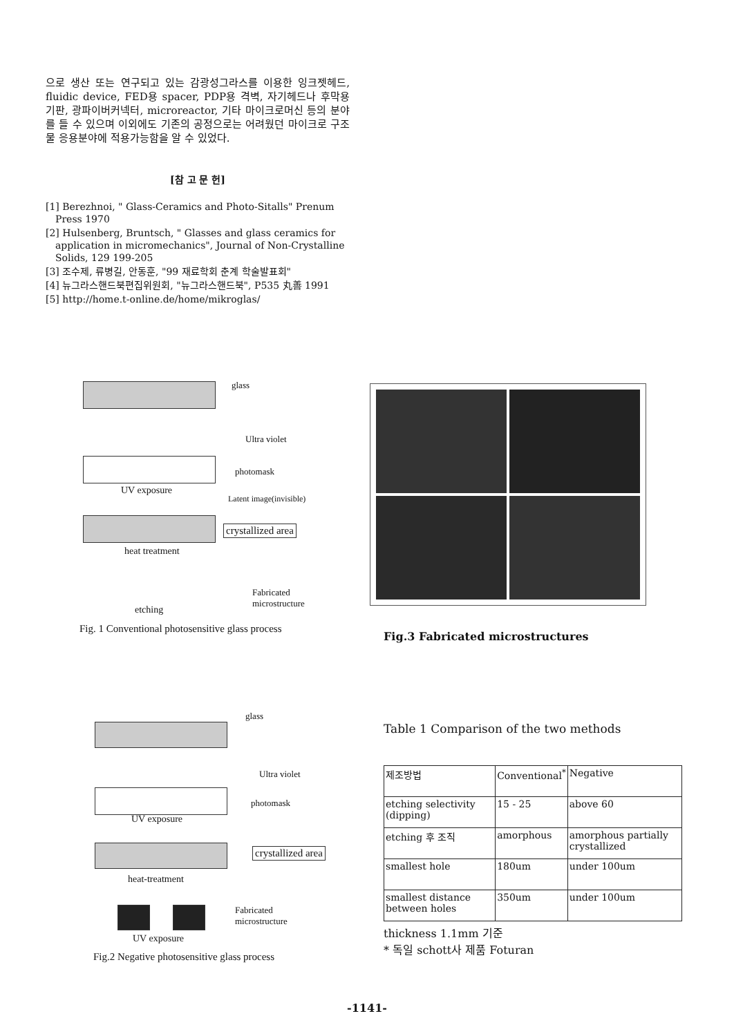으로 생산 또는 연구되고 있는 감광성그라스를 이용한 잉크젯헤드, fluidic device, FED용 spacer, PDP용 격벽, 자기헤드나 후막용기판, 광파이버커넥터, microreactor, 기타 마이크로머신 등의 분야를 들 수 있으며 이외에도 기존의 공정으로는 어려웠던 마이크로 구조물 응용분야에 적용가능함을 알 수 있었다.
[참 고 문 헌]
[1] Berezhnoi, " Glass-Ceramics and Photo-Sitalls" Prenum Press 1970
[2] Hulsenberg, Bruntsch, " Glasses and glass ceramics for application in micromechanics", Journal of Non-Crystalline Solids, 129 199-205
[3] 조수제, 류병길, 안동훈, "99 재료학회 춘계 학술발표회"
[4] 뉴그라스핸드북편집위원회, "뉴그라스핸드북", P535 丸善 1991
[5] http://home.t-online.de/home/mikroglas/
glass
Ultra violet
photomask
UV exposure
Latent image(invisible)
crystallized area
heat treatment
Fabricated
microstructure
etching
Fig. 1 Conventional photosensitive glass process
Fig.3 Fabricated microstructures
glass
Ultra violet
photomask
UV exposure
crystallized area
heat-treatment
Fabricated
microstructure
UV exposure
Fig.2 Negative photosensitive glass process
Table 1 Comparison of the two methods
| 제조방법 | Conventional<sup>*</sup> | Negative |
| etching selectivity (dipping) | 15 - 25 | above 60 |
| etching 후 조직 | amorphous | amorphous partially crystallized |
| smallest hole | 180um | under 100um |
| smallest distance between holes | 350um | under 100um |
thickness 1.1mm 기준
* 독일 schott사 제품 Foturan
-1141-